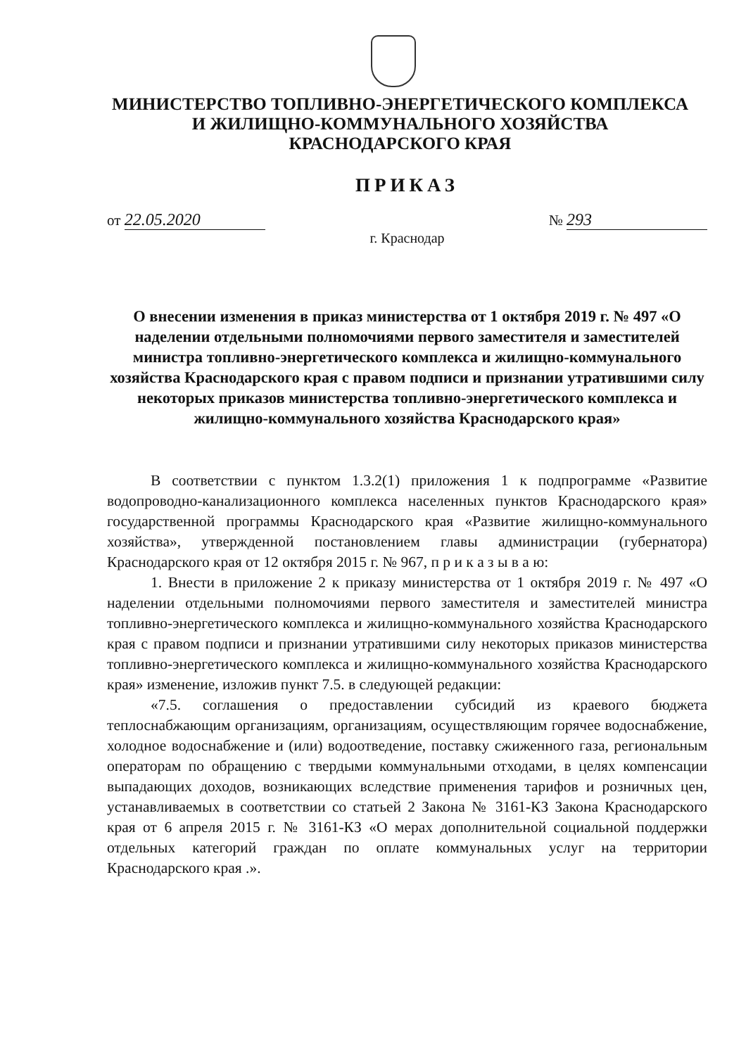МИНИСТЕРСТВО ТОПЛИВНО-ЭНЕРГЕТИЧЕСКОГО КОМПЛЕКСА
И ЖИЛИЩНО-КОММУНАЛЬНОГО ХОЗЯЙСТВА
КРАСНОДАРСКОГО КРАЯ
ПРИКАЗ
от 22.05.2020 № 293
г. Краснодар
О внесении изменения в приказ министерства от 1 октября 2019 г. № 497 «О наделении отдельными полномочиями первого заместителя и заместителей министра топливно-энергетического комплекса и жилищно-коммунального хозяйства Краснодарского края с правом подписи и признании утратившими силу некоторых приказов министерства топливно-энергетического комплекса и жилищно-коммунального хозяйства Краснодарского края»
В соответствии с пунктом 1.3.2(1) приложения 1 к подпрограмме «Развитие водопроводно-канализационного комплекса населенных пунктов Краснодарского края» государственной программы Краснодарского края «Развитие жилищно-коммунального хозяйства», утвержденной постановлением главы администрации (губернатора) Краснодарского края от 12 октября 2015 г. № 967, п р и к а з ы в а ю:
1. Внести в приложение 2 к приказу министерства от 1 октября 2019 г. № 497 «О наделении отдельными полномочиями первого заместителя и заместителей министра топливно-энергетического комплекса и жилищно-коммунального хозяйства Краснодарского края с правом подписи и признании утратившими силу некоторых приказов министерства топливно-энергетического комплекса и жилищно-коммунального хозяйства Краснодарского края» изменение, изложив пункт 7.5. в следующей редакции:
«7.5. соглашения о предоставлении субсидий из краевого бюджета теплоснабжающим организациям, организациям, осуществляющим горячее водоснабжение, холодное водоснабжение и (или) водоотведение, поставку сжиженного газа, региональным операторам по обращению с твердыми коммунальными отходами, в целях компенсации выпадающих доходов, возникающих вследствие применения тарифов и розничных цен, устанавливаемых в соответствии со статьей 2 Закона № 3161-КЗ Закона Краснодарского края от 6 апреля 2015 г. № 3161-КЗ «О мерах дополнительной социальной поддержки отдельных категорий граждан по оплате коммунальных услуг на территории Краснодарского края .».